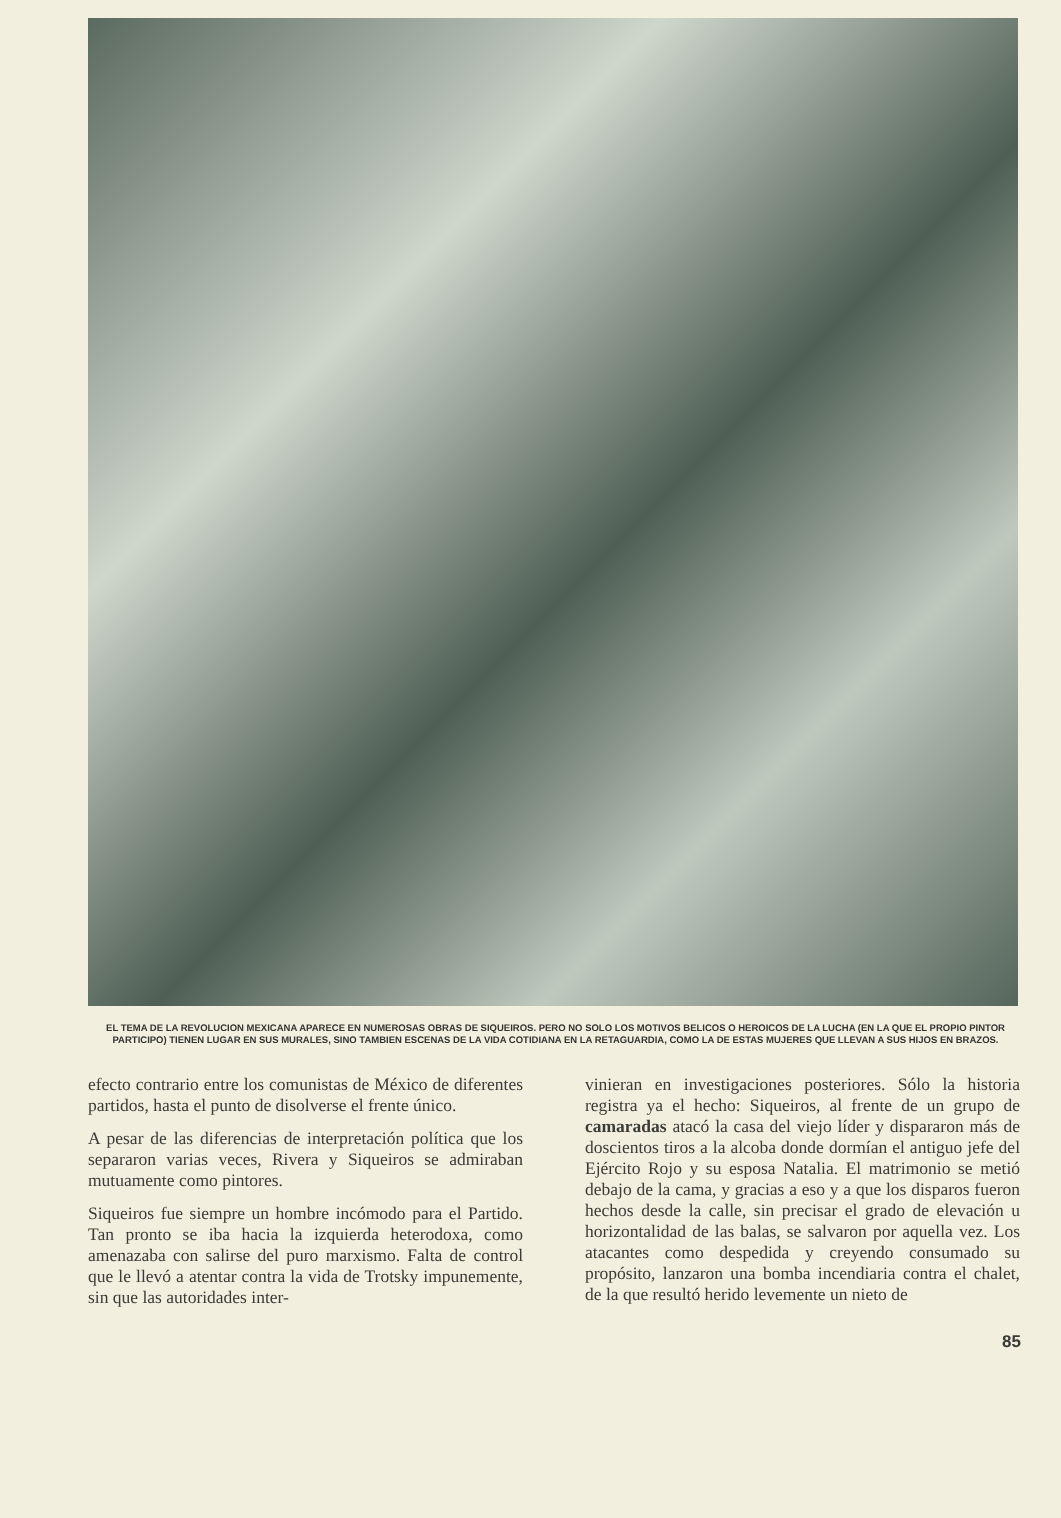EL TEMA DE LA REVOLUCION MEXICANA APARECE EN NUMEROSAS OBRAS DE SIQUEIROS. PERO NO SOLO LOS MOTIVOS BELICOS O HEROICOS DE LA LUCHA (EN LA QUE EL PROPIO PINTOR PARTICIPO) TIENEN LUGAR EN SUS MURALES, SINO TAMBIEN ESCENAS DE LA VIDA COTIDIANA EN LA RETAGUARDIA, COMO LA DE ESTAS MUJERES QUE LLEVAN A SUS HIJOS EN BRAZOS.
efecto contrario entre los comunistas de México de diferentes partidos, hasta el punto de disolverse el frente único.
A pesar de las diferencias de interpretación política que los separaron varias veces, Rivera y Siqueiros se admiraban mutuamente como pintores.
Siqueiros fue siempre un hombre incómodo para el Partido. Tan pronto se iba hacia la izquierda heterodoxa, como amenazaba con salirse del puro marxismo. Falta de control que le llevó a atentar contra la vida de Trotsky impunemente, sin que las autoridades inter-
vinieran en investigaciones posteriores. Sólo la historia registra ya el hecho: Siqueiros, al frente de un grupo de camaradas atacó la casa del viejo líder y dispararon más de doscientos tiros a la alcoba donde dormían el antiguo jefe del Ejército Rojo y su esposa Natalia. El matrimonio se metió debajo de la cama, y gracias a eso y a que los disparos fueron hechos desde la calle, sin precisar el grado de elevación u horizontalidad de las balas, se salvaron por aquella vez. Los atacantes como despedida y creyendo consumado su propósito, lanzaron una bomba incendiaria contra el chalet, de la que resultó herido levemente un nieto de
85